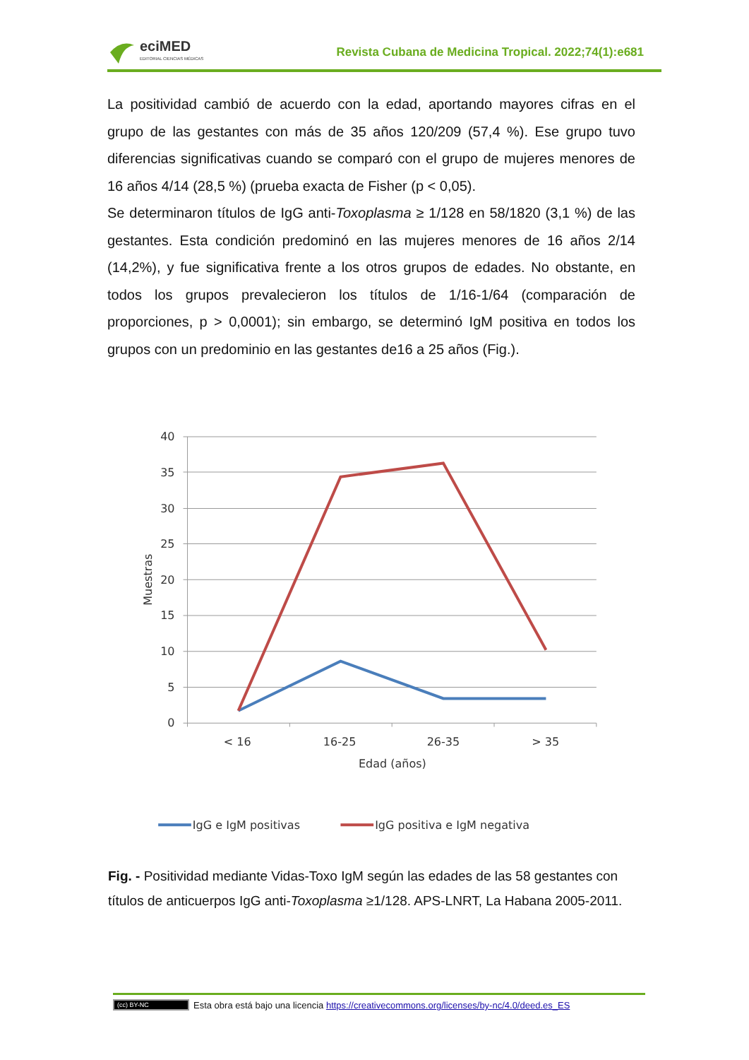eciMED
EDITORIAL CIENCIAS MÉDICAS
Revista Cubana de Medicina Tropical. 2022;74(1):e681
La positividad cambió de acuerdo con la edad, aportando mayores cifras en el grupo de las gestantes con más de 35 años 120/209 (57,4 %). Ese grupo tuvo diferencias significativas cuando se comparó con el grupo de mujeres menores de 16 años 4/14 (28,5 %) (prueba exacta de Fisher (p < 0,05).
Se determinaron títulos de IgG anti-Toxoplasma ≥ 1/128 en 58/1820 (3,1 %) de las gestantes. Esta condición predominó en las mujeres menores de 16 años 2/14 (14,2%), y fue significativa frente a los otros grupos de edades. No obstante, en todos los grupos prevalecieron los títulos de 1/16-1/64 (comparación de proporciones, p > 0,0001); sin embargo, se determinó IgM positiva en todos los grupos con un predominio en las gestantes de16 a 25 años (Fig.).
40
35
30
25
20
15
10
5
0
< 16
16-25
26-35
> 35
Edad (años)
Muestras
IgG e IgM positivas
IgG positiva e IgM negativa
Fig. - Positividad mediante Vidas-Toxo IgM según las edades de las 58 gestantes con títulos de anticuerpos IgG anti-Toxoplasma ≥1/128. APS-LNRT, La Habana 2005-2011.
(cc) BY-NC Esta obra está bajo una licencia https://creativecommons.org/licenses/by-nc/4.0/deed.es_ES